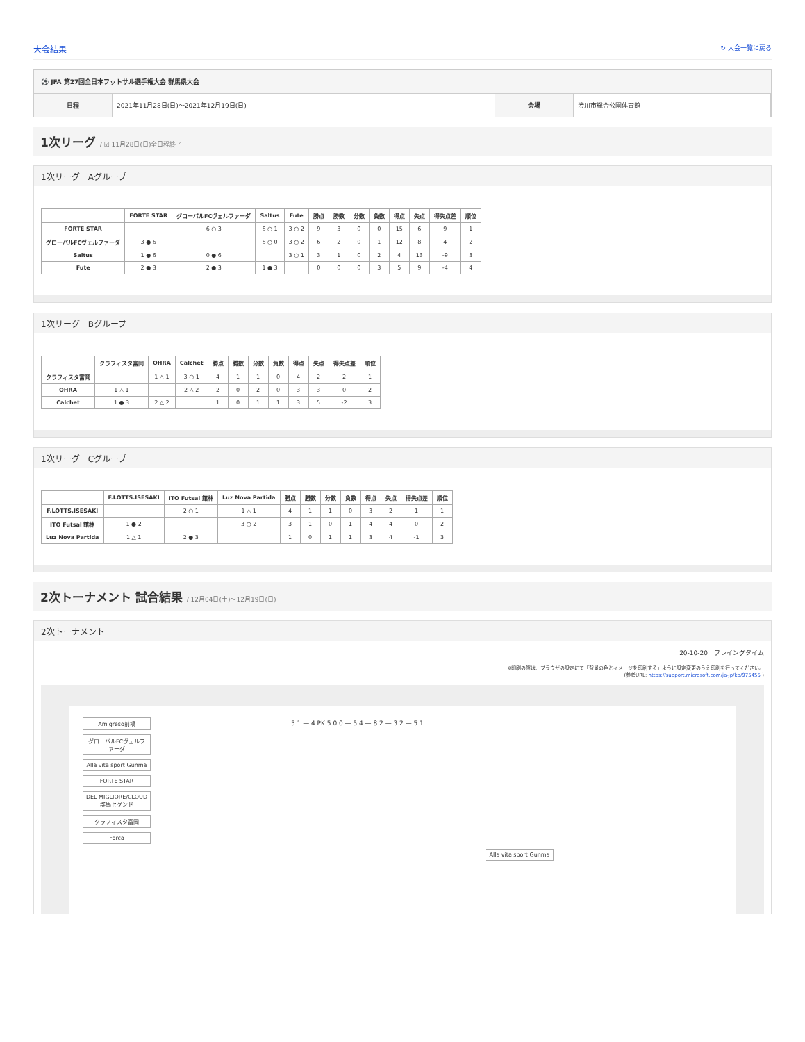大会結果 ↻ 大会一覧に戻る
⚽ JFA 第27回全日本フットサル選手権大会 群馬県大会
| 日程 | 2021年11月28日(日)〜2021年12月19日(日) | 会場 | 渋川市総合公園体育館 |
1次リーグ / ☑ 11月28日(日)全日程終了
1次リーグ　Aグループ
| | FORTE STAR | グローバルFCヴェルファーダ | Saltus | Fute | 勝点 | 勝数 | 分数 | 負数 | 得点 | 失点 | 得失点差 | 順位 |
| --- | --- | --- | --- | --- | --- | --- | --- | --- | --- | --- | --- | --- |
| FORTE STAR | | 6 ○ 3 | 6 ○ 1 | 3 ○ 2 | 9 | 3 | 0 | 0 | 15 | 6 | 9 | 1 |
| グローバルFCヴェルファーダ | 3 ● 6 | | 6 ○ 0 | 3 ○ 2 | 6 | 2 | 0 | 1 | 12 | 8 | 4 | 2 |
| Saltus | 1 ● 6 | 0 ● 6 | | 3 ○ 1 | 3 | 1 | 0 | 2 | 4 | 13 | -9 | 3 |
| Fute | 2 ● 3 | 2 ● 3 | 1 ● 3 | | 0 | 0 | 0 | 3 | 5 | 9 | -4 | 4 |
1次リーグ　Bグループ
| | クラフィスタ富岡 | OHRA | Calchet | 勝点 | 勝数 | 分数 | 負数 | 得点 | 失点 | 得失点差 | 順位 |
| --- | --- | --- | --- | --- | --- | --- | --- | --- | --- | --- | --- |
| クラフィスタ富岡 | | 1 △ 1 | 3 ○ 1 | 4 | 1 | 1 | 0 | 4 | 2 | 2 | 1 |
| OHRA | 1 △ 1 | | 2 △ 2 | 2 | 0 | 2 | 0 | 3 | 3 | 0 | 2 |
| Calchet | 1 ● 3 | 2 △ 2 | | 1 | 0 | 1 | 1 | 3 | 5 | -2 | 3 |
1次リーグ　Cグループ
| | F.LOTTS.ISESAKI | ITO Futsal 館林 | Luz Nova Partida | 勝点 | 勝数 | 分数 | 負数 | 得点 | 失点 | 得失点差 | 順位 |
| --- | --- | --- | --- | --- | --- | --- | --- | --- | --- | --- | --- |
| F.LOTTS.ISESAKI | | 2 ○ 1 | 1 △ 1 | 4 | 1 | 1 | 0 | 3 | 2 | 1 | 1 |
| ITO Futsal 館林 | 1 ● 2 | | 3 ○ 2 | 3 | 1 | 0 | 1 | 4 | 4 | 0 | 2 |
| Luz Nova Partida | 1 △ 1 | 2 ● 3 | | 1 | 0 | 1 | 1 | 3 | 4 | -1 | 3 |
2次トーナメント 試合結果 / 12月04日(土)〜12月19日(日)
2次トーナメント
20-10-20　プレイングタイム
※印刷の際は、ブラウザの設定にて「背景の色とイメージを印刷する」ように設定変更のうえ印刷を行ってください。
(参考URL: https://support.microsoft.com/ja-jp/kb/975455 )
Amigreso前橋
グローバルFCヴェルファーダ
Alla vita sport Gunma
FORTE STAR
DEL MIGLIORE/CLOUD 群馬セグンド
クラフィスタ富岡
Forca
5 1 — 4 PK 5 0 0 — 5 4 — 8 2 — 3 2 — 5 1
Alla vita sport Gunma